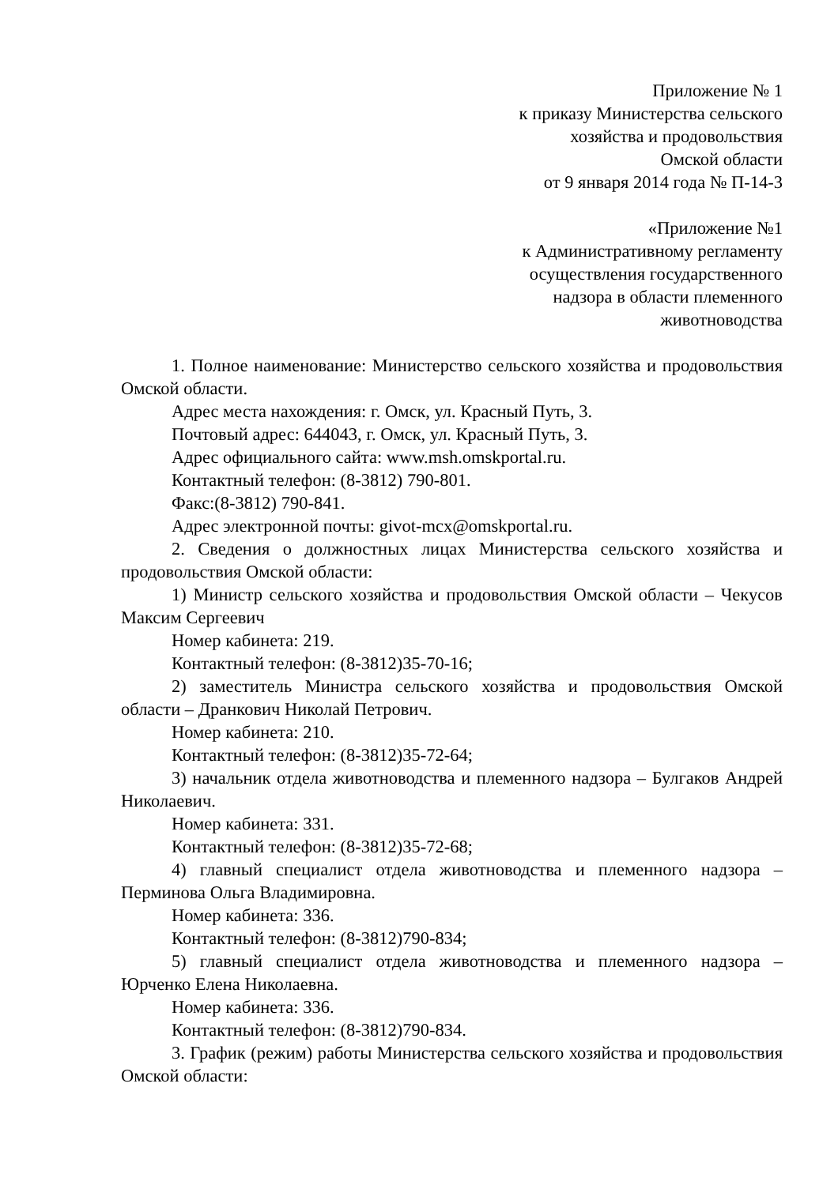Приложение № 1
к приказу Министерства сельского
хозяйства и продовольствия
Омской области
от 9 января 2014 года № П-14-3
«Приложение №1
к Административному регламенту
осуществления государственного
надзора в области племенного
животноводства
1. Полное наименование: Министерство сельского хозяйства и продовольствия Омской области.
Адрес места нахождения: г. Омск, ул. Красный Путь, 3.
Почтовый адрес: 644043, г. Омск, ул. Красный Путь, 3.
Адрес официального сайта: www.msh.omskportal.ru.
Контактный телефон: (8-3812) 790-801.
Факс:(8-3812) 790-841.
Адрес электронной почты: givot-mcx@omskportal.ru.
2. Сведения о должностных лицах Министерства сельского хозяйства и продовольствия Омской области:
1) Министр сельского хозяйства и продовольствия Омской области – Чекусов Максим Сергеевич
Номер кабинета: 219.
Контактный телефон: (8-3812)35-70-16;
2) заместитель Министра сельского хозяйства и продовольствия Омской области – Дранкович Николай Петрович.
Номер кабинета: 210.
Контактный телефон: (8-3812)35-72-64;
3) начальник отдела животноводства и племенного надзора – Булгаков Андрей Николаевич.
Номер кабинета: 331.
Контактный телефон: (8-3812)35-72-68;
4) главный специалист отдела животноводства и племенного надзора – Перминова Ольга Владимировна.
Номер кабинета: 336.
Контактный телефон: (8-3812)790-834;
5) главный специалист отдела животноводства и племенного надзора – Юрченко Елена Николаевна.
Номер кабинета: 336.
Контактный телефон: (8-3812)790-834.
3. График (режим) работы Министерства сельского хозяйства и продовольствия Омской области: